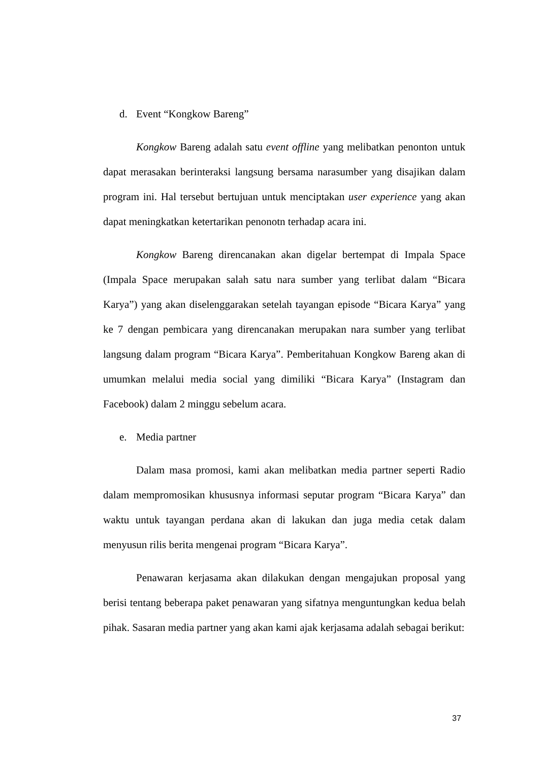d. Event “Kongkow Bareng”
Kongkow Bareng adalah satu event offline yang melibatkan penonton untuk dapat merasakan berinteraksi langsung bersama narasumber yang disajikan dalam program ini. Hal tersebut bertujuan untuk menciptakan user experience yang akan dapat meningkatkan ketertarikan penonotn terhadap acara ini.
Kongkow Bareng direncanakan akan digelar bertempat di Impala Space (Impala Space merupakan salah satu nara sumber yang terlibat dalam “Bicara Karya”) yang akan diselenggarakan setelah tayangan episode “Bicara Karya” yang ke 7 dengan pembicara yang direncanakan merupakan nara sumber yang terlibat langsung dalam program “Bicara Karya”. Pemberitahuan Kongkow Bareng akan di umumkan melalui media social yang dimiliki “Bicara Karya” (Instagram dan Facebook) dalam 2 minggu sebelum acara.
e. Media partner
Dalam masa promosi, kami akan melibatkan media partner seperti Radio dalam mempromosikan khususnya informasi seputar program “Bicara Karya” dan waktu untuk tayangan perdana akan di lakukan dan juga media cetak dalam menyusun rilis berita mengenai program “Bicara Karya”.
Penawaran kerjasama akan dilakukan dengan mengajukan proposal yang berisi tentang beberapa paket penawaran yang sifatnya menguntungkan kedua belah pihak. Sasaran media partner yang akan kami ajak kerjasama adalah sebagai berikut:
37